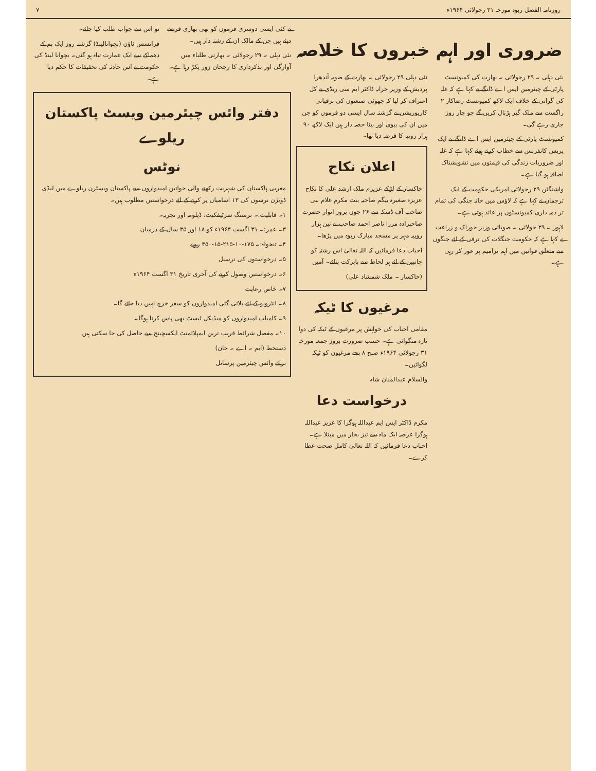روزنامہ الفضل ربوہ مورخہ ۳۱ رجولائی ۱۹۶۴ء ۷
ضروری اور اہم خبروں کا خلاصہ
نئی دہلی ۔ ۲۹ رجولائی ۔ بھارت کی کمیونسٹ پارٹی کے چیئرمین ایس اے ڈانگے نے کہا ہے کہ غلہ کی گرانی کے خلاف ایک لاکھ کمیونسٹ رضاکار ۲ راگست سے ملک گیر ہڑتال کریں گے جو چار روز جاری رہے گی۔
کمیونسٹ پارٹی کے چیئرمین ایس اے ڈانگے نے ایک پریس کانفرنس سے خطاب کرتے ہوئے کہا ہے کہ غلہ اور ضروریات زندگی کی قیمتوں میں تشویشناک اضافہ ہو گیا ہے۔
واشنگٹن ۲۹ رجولائی امریکی حکومت کے ایک ترجمان نے کہا ہے کہ لاؤس میں خانہ جنگی کی تمام تر ذمہ داری کمیونسٹوں پر عائد ہوتی ہے۔
لاہور ۔ ۲۹ جولائی ۔ صوبائی وزیر خوراک و زراعت نے کہا ہے کہ حکومت جنگلات کی ترقی کے لئے جنگوں سے متعلق قوانین میں اہم ترامیم پر غور کر رہی ہے۔
نئی دہلی ۲۹ رجولائی ۔ بھارت کے صوبہ آندھرا پردیش کے وزیر خزانہ ڈاکٹر ایم سی ریڈی نے کل اعتراف کر لیا کہ چھوٹی صنعتوں کی ترقیاتی کارپوریشن نے گزشتہ سال ایسی دو فرموں کو جن میں ان کی بیوی اور بیٹا حصہ دار ہیں ایک لاکھ ۹۰ ہزار روپیہ کا قرضہ دیا تھا۔
اعلان نکاح
خاکسار کے لڑکے عزیزم ملک ارشد علی کا نکاح عزیزہ صغیرہ بیگم صاحبہ بنت مکرم غلام نبی صاحب آف ڈسکہ سے ۲۶ جون بروز اتوار حضرت صاحبزادہ مرزا ناصر احمد صاحب نے تین ہزار روپیہ مہر پر مسجد مبارک ربوہ میں پڑھا۔
احباب دعا فرمائیں کہ اللہ تعالیٰ اس رشتہ کو جانبین کے لئے ہر لحاظ سے بابرکت بنائے۔ آمین
(خاکسار ۔ ملک شمشاد علی)
مرغیوں کا ٹیکہ
مقامی احباب کی خواہش پر مرغیوں کے ٹیکہ کی دوا تازہ منگوائی ہے۔ حسب ضرورت بروز جمعہ مورخہ ۳۱ رجولائی ۱۹۶۴ء صبح ۸ بجے مرغیوں کو ٹیکہ لگوائیں۔
والسلام عبدالمنان شاہ
درخواست دعا
مکرم ڈاکٹر ایس ایم عبداللہ ہوگرا کا عزیز عبداللہ ہوگرا عرصہ ایک ماہ سے تیز بخار میں مبتلا ہے۔ احباب دعا فرمائیں کہ اللہ تعالیٰ کامل صحت عطا کرے۔
نے کئی ایسی دوسری فرموں کو بھی بھاری قرضے دیئے ہیں جن کے مالک ان کے رشتہ دار ہیں۔
نئی دہلی ۔ ۲۹ رجولائی ۔ بھارتی طلباء میں آوارگی اور بدکرداری کا رجحان زور پکڑ رہا ہے۔
تو اس سے جواب طلب کیا جائے۔
فرانسس ٹاؤن (بچوانالینڈ) گزشتہ روز ایک بم کے دھماکے سے ایک عمارت تباہ ہو گئی۔ بچوانا لینڈ کی حکومت نے اس حادثہ کی تحقیقات کا حکم دیا ہے۔
دفتر وائس چیئرمین ویسٹ پاکستان ریلوے
نوٹس
مغربی پاکستان کی شہریت رکھنے والی خواتین امیدواروں سے پاکستان ویسٹرن ریلوے میں لیڈی ڈویژن نرسوں کی ۱۳ اسامیاں پر کرنے کے لئے درخواستیں مطلوب ہیں۔
۱۔ قابلیت:۔ نرسنگ سرٹیفکیٹ، ڈپلومہ اور تجربہ۔
۳۔ عمر:۔ ۳۱ اگست ۱۹۶۴ء کو ۱۸ اور ۳۵ سال کے درمیان
۴۔ تنخواہ:۔ ۱۷۵-۱۰-۲۱۵-۱۵-۳۵۰ روپے
۵۔ درخواستوں کی ترسیل
۶۔ درخواستیں وصول کرنے کی آخری تاریخ ۳۱ اگست ۱۹۶۴ء
۷۔ خاص رعایت
۸۔ انٹرویو کے لئے بلائی گئی امیدواروں کو سفر خرچ نہیں دیا جائے گا۔
۹۔ کامیاب امیدواروں کو میڈیکل ٹیسٹ بھی پاس کرنا ہوگا۔
۱۰۔ مفصل شرائط قریب ترین ایمپلائمنٹ ایکسچینج سے حاصل کی جا سکتی ہیں
دستخط (ایم ۔ اے ۔ خان)
برائے وائس چیئرمین پرسانل